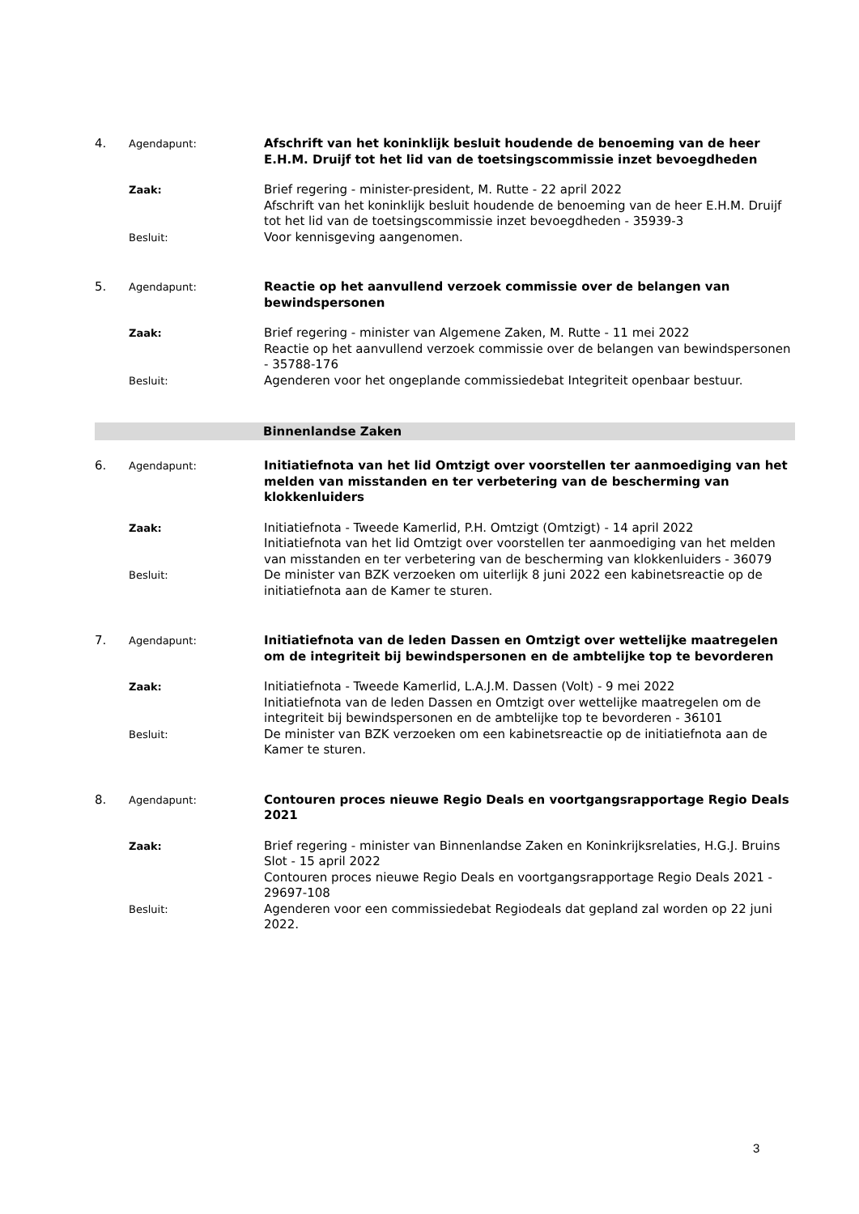4.
Agendapunt:
Afschrift van het koninklijk besluit houdende de benoeming van de heer E.H.M. Druijf tot het lid van de toetsingscommissie inzet bevoegdheden
Zaak:
Brief regering - minister-president, M. Rutte - 22 april 2022
Afschrift van het koninklijk besluit houdende de benoeming van de heer E.H.M. Druijf tot het lid van de toetsingscommissie inzet bevoegdheden - 35939-3
Besluit:
Voor kennisgeving aangenomen.
5.
Agendapunt:
Reactie op het aanvullend verzoek commissie over de belangen van bewindspersonen
Zaak:
Brief regering - minister van Algemene Zaken, M. Rutte - 11 mei 2022
Reactie op het aanvullend verzoek commissie over de belangen van bewindspersonen - 35788-176
Besluit:
Agenderen voor het ongeplande commissiedebat Integriteit openbaar bestuur.
Binnenlandse Zaken
6.
Agendapunt:
Initiatiefnota van het lid Omtzigt over voorstellen ter aanmoediging van het melden van misstanden en ter verbetering van de bescherming van klokkenluiders
Zaak:
Initiatiefnota - Tweede Kamerlid, P.H. Omtzigt (Omtzigt) - 14 april 2022
Initiatiefnota van het lid Omtzigt over voorstellen ter aanmoediging van het melden van misstanden en ter verbetering van de bescherming van klokkenluiders - 36079
Besluit:
De minister van BZK verzoeken om uiterlijk 8 juni 2022 een kabinetsreactie op de initiatiefnota aan de Kamer te sturen.
7.
Agendapunt:
Initiatiefnota van de leden Dassen en Omtzigt over wettelijke maatregelen om de integriteit bij bewindspersonen en de ambtelijke top te bevorderen
Zaak:
Initiatiefnota - Tweede Kamerlid, L.A.J.M. Dassen (Volt) - 9 mei 2022
Initiatiefnota van de leden Dassen en Omtzigt over wettelijke maatregelen om de integriteit bij bewindspersonen en de ambtelijke top te bevorderen - 36101
Besluit:
De minister van BZK verzoeken om een kabinetsreactie op de initiatiefnota aan de Kamer te sturen.
8.
Agendapunt:
Contouren proces nieuwe Regio Deals en voortgangsrapportage Regio Deals 2021
Zaak:
Brief regering - minister van Binnenlandse Zaken en Koninkrijksrelaties, H.G.J. Bruins Slot - 15 april 2022
Contouren proces nieuwe Regio Deals en voortgangsrapportage Regio Deals 2021 - 29697-108
Besluit:
Agenderen voor een commissiedebat Regiodeals dat gepland zal worden op 22 juni 2022.
3